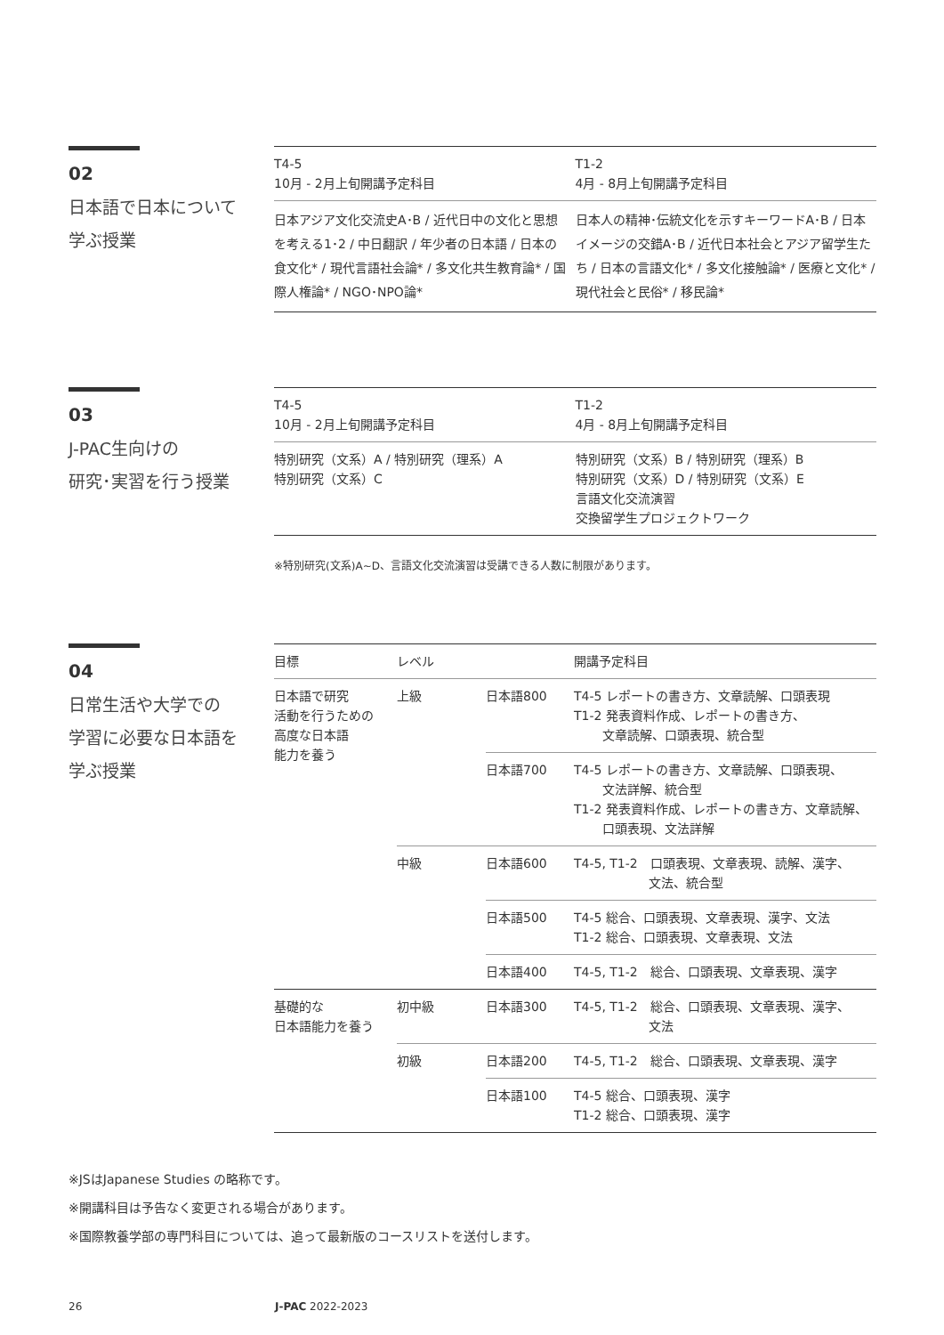02
日本語で日本について
学ぶ授業
| T4-5 10月 - 2月上旬開講予定科目 | T1-2 4月 - 8月上旬開講予定科目 |
| 日本アジア文化交流史A･B / 近代日中の文化と思想を考える1･2 / 中日翻訳 / 年少者の日本語 / 日本の食文化* / 現代言語社会論* / 多文化共生教育論* / 国際人権論* / NGO･NPO論* | 日本人の精神･伝統文化を示すキーワードA･B / 日本イメージの交錯A･B / 近代日本社会とアジア留学生たち / 日本の言語文化* / 多文化接触論* / 医療と文化* / 現代社会と民俗* / 移民論* |
03
J-PAC生向けの
研究･実習を行う授業
| T4-5 10月 - 2月上旬開講予定科目 | T1-2 4月 - 8月上旬開講予定科目 |
| 特別研究（文系）A / 特別研究（理系）A 特別研究（文系）C | 特別研究（文系）B / 特別研究（理系）B 特別研究（文系）D / 特別研究（文系）E 言語文化交流演習 交換留学生プロジェクトワーク |
※特別研究(文系)A~D、言語文化交流演習は受講できる人数に制限があります。
04
日常生活や大学での
学習に必要な日本語を
学ぶ授業
| 目標 | レベル | | 開講予定科目 |
| --- | --- | --- | --- |
| 日本語で研究 活動を行うための 高度な日本語 能力を養う | 上級 | 日本語800 | T4-5 レポートの書き方、文章読解、口頭表現 T1-2 発表資料作成、レポートの書き方、 文章読解、口頭表現、統合型 |
| | | 日本語700 | T4-5 レポートの書き方、文章読解、口頭表現、 文法詳解、統合型 T1-2 発表資料作成、レポートの書き方、文章読解、 口頭表現、文法詳解 |
| | 中級 | 日本語600 | T4-5, T1-2 口頭表現、文章表現、読解、漢字、 文法、統合型 |
| | | 日本語500 | T4-5 総合、口頭表現、文章表現、漢字、文法 T1-2 総合、口頭表現、文章表現、文法 |
| | | 日本語400 | T4-5, T1-2 総合、口頭表現、文章表現、漢字 |
| 基礎的な 日本語能力を養う | 初中級 | 日本語300 | T4-5, T1-2 総合、口頭表現、文章表現、漢字、 文法 |
| | 初級 | 日本語200 | T4-5, T1-2 総合、口頭表現、文章表現、漢字 |
| | | 日本語100 | T4-5 総合、口頭表現、漢字 T1-2 総合、口頭表現、漢字 |
※JSはJapanese Studies の略称です。
※開講科目は予告なく変更される場合があります。
※国際教養学部の専門科目については、追って最新版のコースリストを送付します。
26 J-PAC 2022-2023